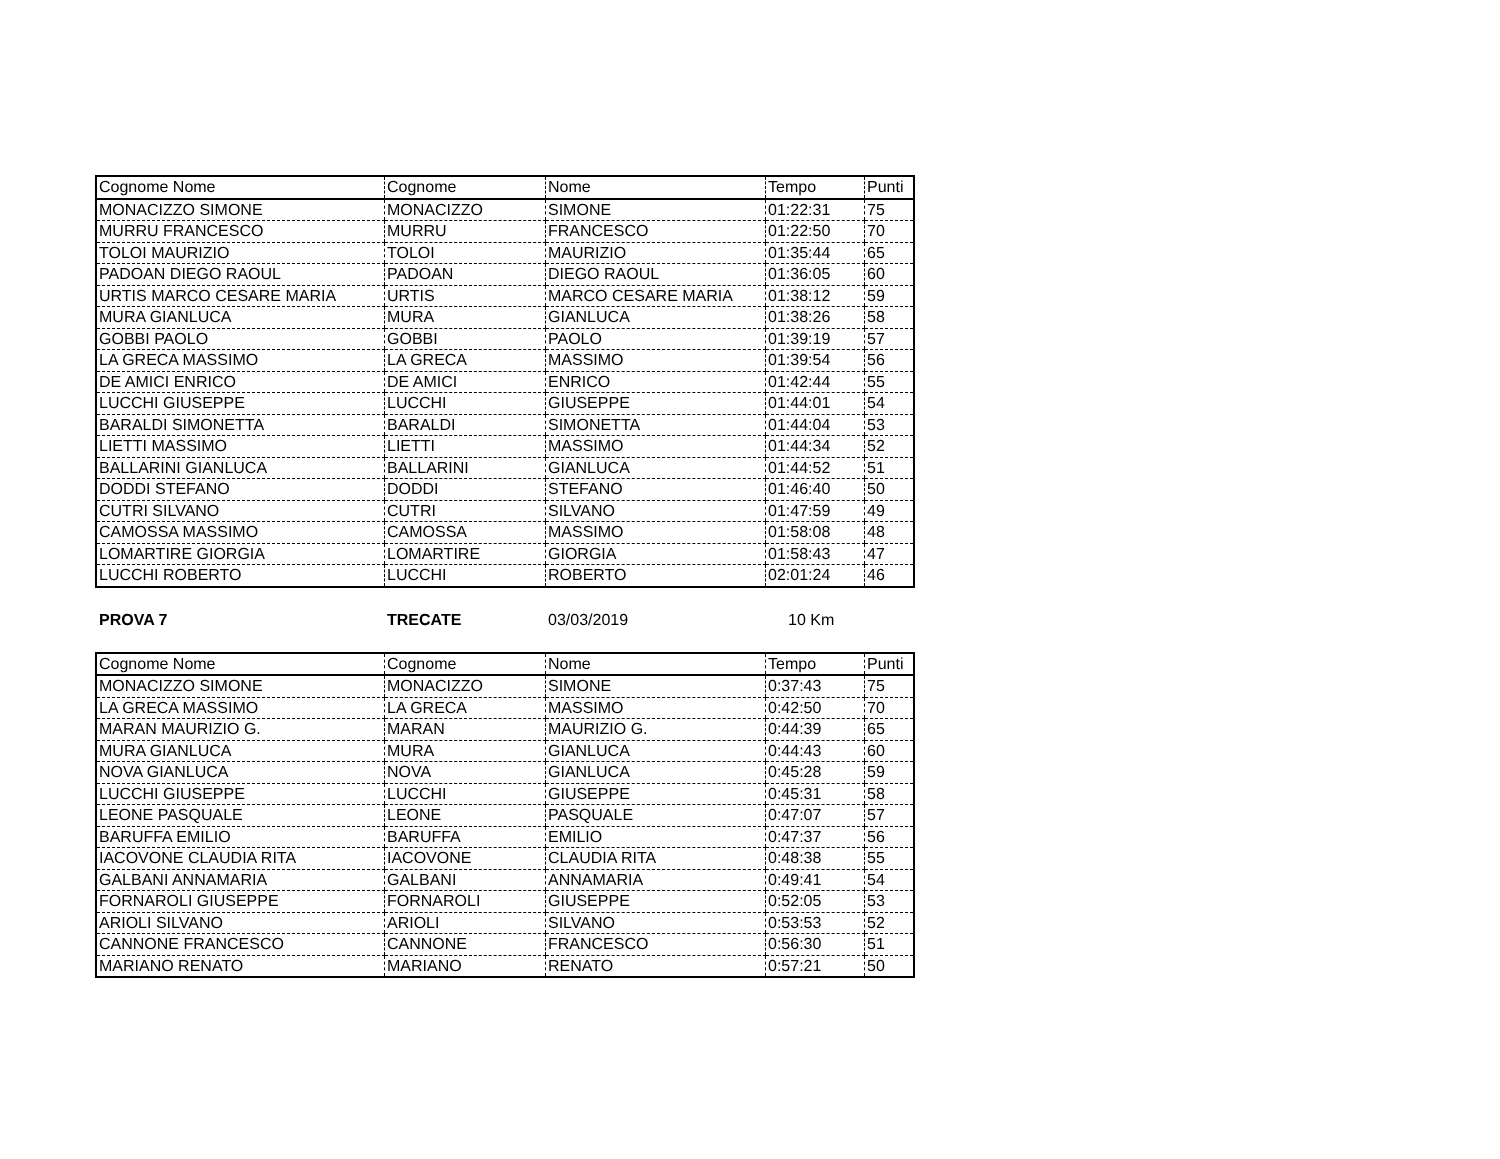| Cognome Nome | Cognome | Nome | Tempo | Punti |
| MONACIZZO SIMONE | MONACIZZO | SIMONE | 01:22:31 | 75 |
| MURRU FRANCESCO | MURRU | FRANCESCO | 01:22:50 | 70 |
| TOLOI MAURIZIO | TOLOI | MAURIZIO | 01:35:44 | 65 |
| PADOAN DIEGO RAOUL | PADOAN | DIEGO RAOUL | 01:36:05 | 60 |
| URTIS MARCO CESARE MARIA | URTIS | MARCO CESARE MARIA | 01:38:12 | 59 |
| MURA GIANLUCA | MURA | GIANLUCA | 01:38:26 | 58 |
| GOBBI PAOLO | GOBBI | PAOLO | 01:39:19 | 57 |
| LA GRECA MASSIMO | LA GRECA | MASSIMO | 01:39:54 | 56 |
| DE AMICI ENRICO | DE AMICI | ENRICO | 01:42:44 | 55 |
| LUCCHI GIUSEPPE | LUCCHI | GIUSEPPE | 01:44:01 | 54 |
| BARALDI SIMONETTA | BARALDI | SIMONETTA | 01:44:04 | 53 |
| LIETTI MASSIMO | LIETTI | MASSIMO | 01:44:34 | 52 |
| BALLARINI GIANLUCA | BALLARINI | GIANLUCA | 01:44:52 | 51 |
| DODDI STEFANO | DODDI | STEFANO | 01:46:40 | 50 |
| CUTRI SILVANO | CUTRI | SILVANO | 01:47:59 | 49 |
| CAMOSSA MASSIMO | CAMOSSA | MASSIMO | 01:58:08 | 48 |
| LOMARTIRE GIORGIA | LOMARTIRE | GIORGIA | 01:58:43 | 47 |
| LUCCHI ROBERTO | LUCCHI | ROBERTO | 02:01:24 | 46 |
PROVA 7 TRECATE 03/03/2019 10 Km
| Cognome Nome | Cognome | Nome | Tempo | Punti |
| MONACIZZO SIMONE | MONACIZZO | SIMONE | 0:37:43 | 75 |
| LA GRECA MASSIMO | LA GRECA | MASSIMO | 0:42:50 | 70 |
| MARAN MAURIZIO G. | MARAN | MAURIZIO G. | 0:44:39 | 65 |
| MURA GIANLUCA | MURA | GIANLUCA | 0:44:43 | 60 |
| NOVA GIANLUCA | NOVA | GIANLUCA | 0:45:28 | 59 |
| LUCCHI GIUSEPPE | LUCCHI | GIUSEPPE | 0:45:31 | 58 |
| LEONE PASQUALE | LEONE | PASQUALE | 0:47:07 | 57 |
| BARUFFA EMILIO | BARUFFA | EMILIO | 0:47:37 | 56 |
| IACOVONE CLAUDIA RITA | IACOVONE | CLAUDIA RITA | 0:48:38 | 55 |
| GALBANI ANNAMARIA | GALBANI | ANNAMARIA | 0:49:41 | 54 |
| FORNAROLI GIUSEPPE | FORNAROLI | GIUSEPPE | 0:52:05 | 53 |
| ARIOLI SILVANO | ARIOLI | SILVANO | 0:53:53 | 52 |
| CANNONE FRANCESCO | CANNONE | FRANCESCO | 0:56:30 | 51 |
| MARIANO RENATO | MARIANO | RENATO | 0:57:21 | 50 |